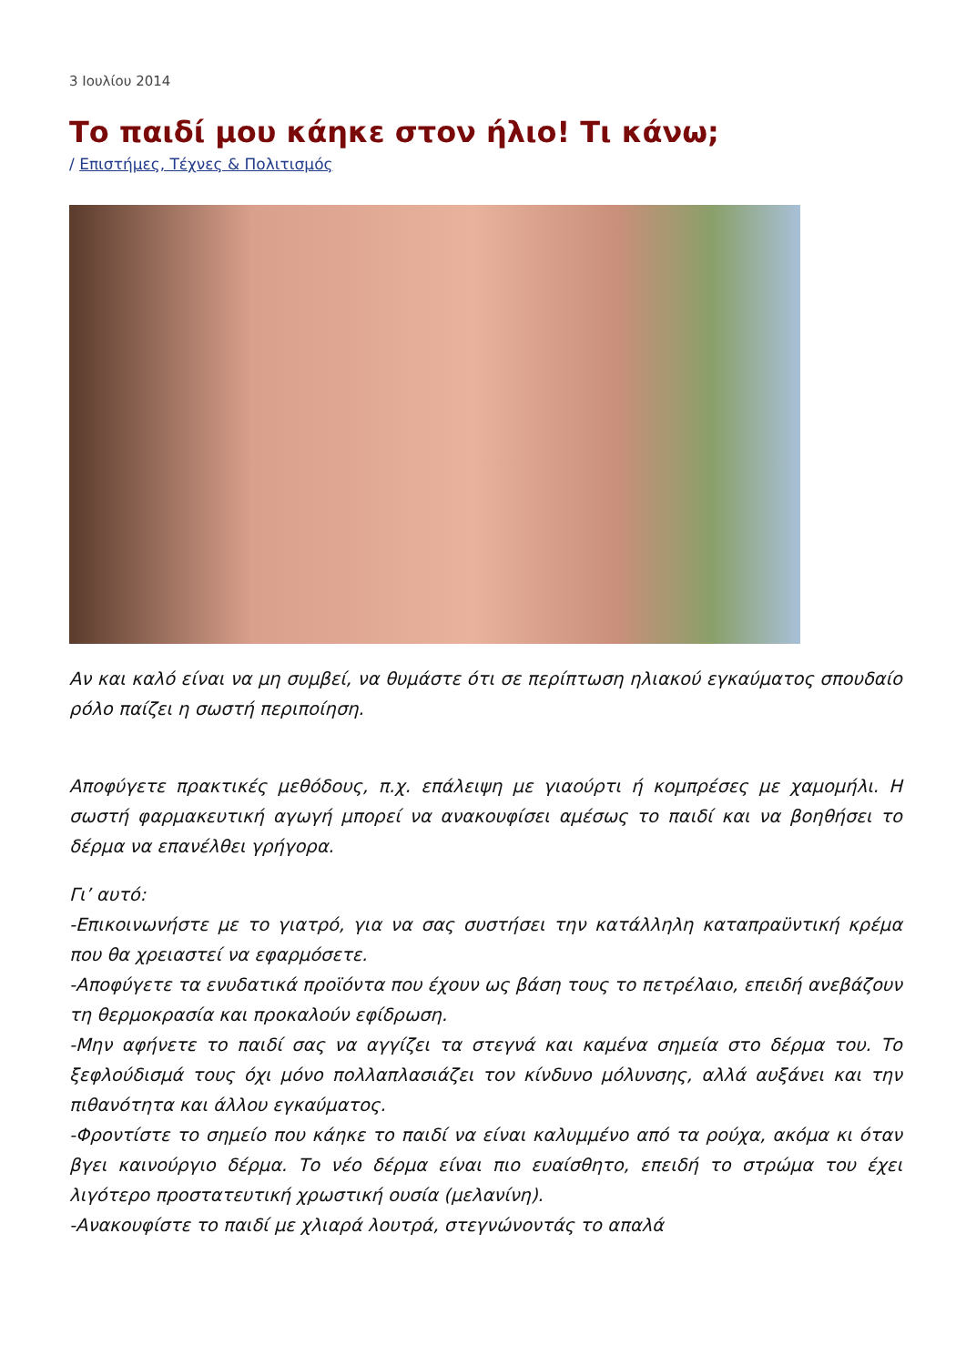3 Ιουλίου 2014
Το παιδί μου κάηκε στον ήλιο! Τι κάνω;
/ Επιστήμες, Τέχνες & Πολιτισμός
Αν και καλό είναι να μη συμβεί, να θυμάστε ότι σε περίπτωση ηλιακού εγκαύματος σπουδαίο ρόλο παίζει η σωστή περιποίηση.
Αποφύγετε πρακτικές μεθόδους, π.χ. επάλειψη με γιαούρτι ή κομπρέσες με χαμομήλι. Η σωστή φαρμακευτική αγωγή μπορεί να ανακουφίσει αμέσως το παιδί και να βοηθήσει το δέρμα να επανέλθει γρήγορα.
Γι’ αυτό:
-Επικοινωνήστε με το γιατρό, για να σας συστήσει την κατάλληλη καταπραϋντική κρέμα που θα χρειαστεί να εφαρμόσετε.
-Αποφύγετε τα ενυδατικά προϊόντα που έχουν ως βάση τους το πετρέλαιο, επειδή ανεβάζουν τη θερμοκρασία και προκαλούν εφίδρωση.
-Μην αφήνετε το παιδί σας να αγγίζει τα στεγνά και καμένα σημεία στο δέρμα του. Το ξεφλούδισμά τους όχι μόνο πολλαπλασιάζει τον κίνδυνο μόλυνσης, αλλά αυξάνει και την πιθανότητα και άλλου εγκαύματος.
-Φροντίστε το σημείο που κάηκε το παιδί να είναι καλυμμένο από τα ρούχα, ακόμα κι όταν βγει καινούργιο δέρμα. Το νέο δέρμα είναι πιο ευαίσθητο, επειδή το στρώμα του έχει λιγότερο προστατευτική χρωστική ουσία (μελανίνη).
-Ανακουφίστε το παιδί με χλιαρά λουτρά, στεγνώνοντάς το απαλά